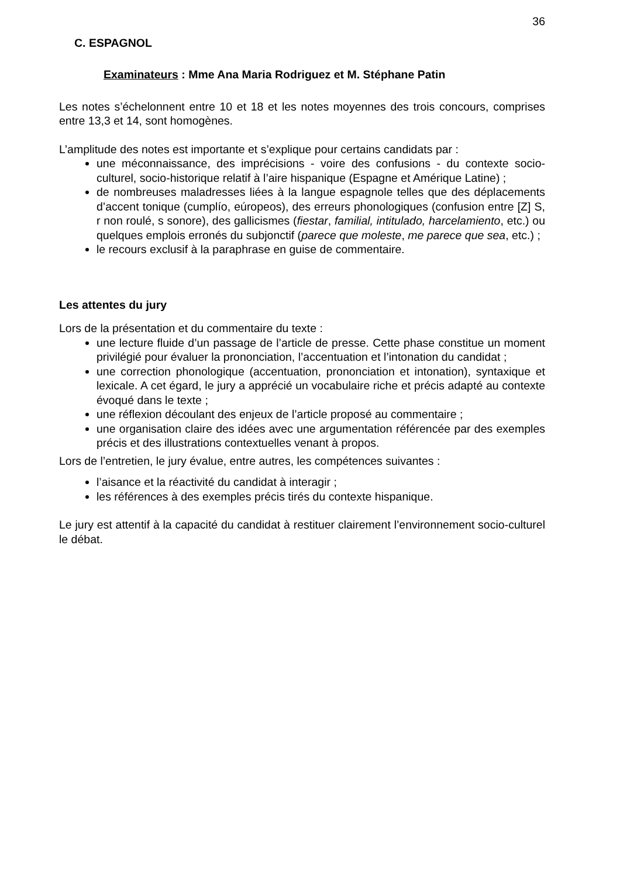36
C. ESPAGNOL
Examinateurs : Mme Ana Maria Rodriguez et M. Stéphane Patin
Les notes s’échelonnent entre 10 et 18 et les notes moyennes des trois concours, comprises entre 13,3 et 14, sont homogènes.
L’amplitude des notes est importante et s’explique pour certains candidats par :
une méconnaissance, des imprécisions - voire des confusions - du contexte socio-culturel, socio-historique relatif à l’aire hispanique (Espagne et Amérique Latine) ;
de nombreuses maladresses liées à la langue espagnole telles que des déplacements d’accent tonique (cumplío, eúropeos), des erreurs phonologiques (confusion entre [Z] S, r non roulé, s sonore), des gallicismes (fiestar, familial, intitulado, harcelamiento, etc.) ou quelques emplois erronés du subjonctif (parece que moleste, me parece que sea, etc.) ;
le recours exclusif à la paraphrase en guise de commentaire.
Les attentes du jury
Lors de la présentation et du commentaire du texte :
une lecture fluide d’un passage de l’article de presse. Cette phase constitue un moment privilégié pour évaluer la prononciation, l’accentuation et l’intonation du candidat ;
une correction phonologique (accentuation, prononciation et intonation), syntaxique et lexicale. A cet égard, le jury a apprécié un vocabulaire riche et précis adapté au contexte évoqué dans le texte ;
une réflexion découlant des enjeux de l’article proposé au commentaire ;
une organisation claire des idées avec une argumentation référencée par des exemples précis et des illustrations contextuelles venant à propos.
Lors de l’entretien, le jury évalue, entre autres, les compétences suivantes :
l’aisance et la réactivité du candidat à interagir ;
les références à des exemples précis tirés du contexte hispanique.
Le jury est attentif à la capacité du candidat à restituer clairement l’environnement socio-culturel le débat.